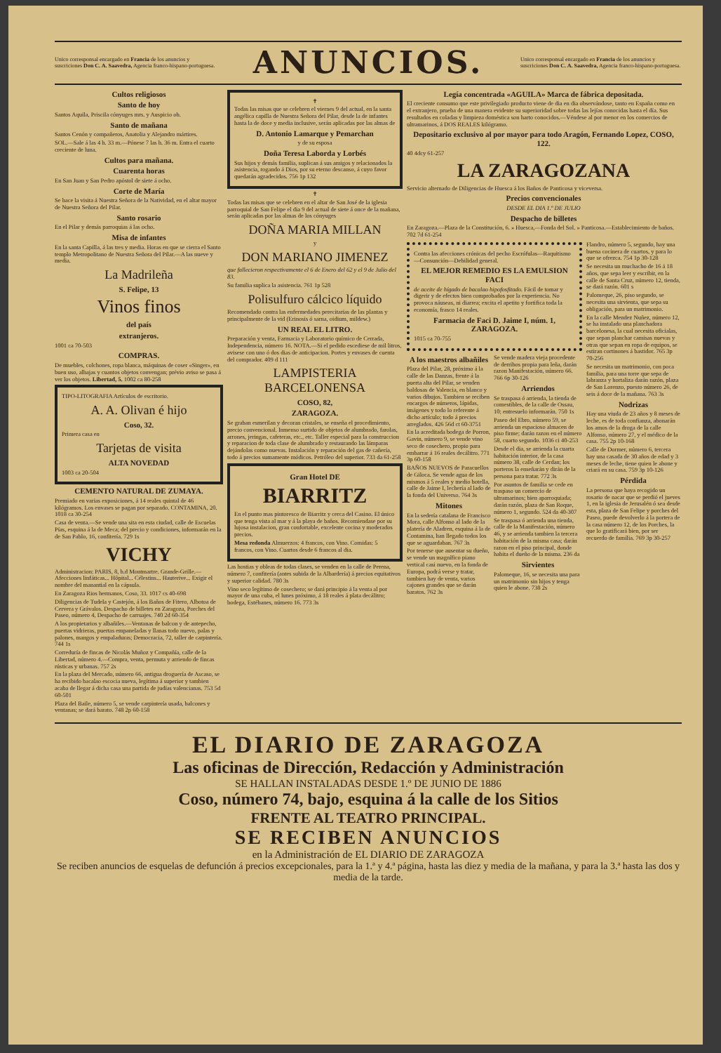Unico corresponsal encargado en Francia de los anuncios y suscriciones Don C. A. Saavedra, Agencia franco-hispano-portuguesa.
ANUNCIOS.
Unico corresponsal encargado en Francia de los anuncios y suscriciones Don C. A. Saavedra, Agencia franco-hispano-portuguesa.
Cultos religiosos
Santo de hoy
Santos Aquila, Priscila cónyuges mrs. y Auspicio ob.
Santo de mañana
Santos Cenón y compañeros, Anatolia y Alejandro mártires.
SOL.—Sale á las 4 h. 33 m.—Pónese 7 las h. 36 m. Entra el cuarto creciente de luna.
Cultos para mañana.
Cuarenta horas
En San Juan y San Pedro apóstol de siete á ocho.
Corte de María
Se hace la visita á Nuestra Señora de la Natividad, en el altar mayor de Nuestra Señora del Pilar.
Santo rosario
En el Pilar y demás parroquias á las ocho.
Misa de infantes
En la santa Capilla, á las tres y media. Horas en que se cierra el Santo templo Metropolitano de Nuestra Señora del Pilar.—A las nueve y media.
La Madrileña
S. Felipe, 13
Vinos finos
del país
extranjeros.
1001 ca 70-503
COMPRAS.
De muebles, colchones, ropa blanca, máquinas de coser «Singer», en buen uso, alhajas y cuantos objetos convengan; prévio aviso se pasa á ver los objetos. Libertad, 5. 1002 ca 80-258
TIPO-LITOGRAFIA Artículos de escritorio.
A. A. Olivan é hijo
Coso, 32.
Primera casa en
Tarjetas de visita
ALTA NOVEDAD
1003 ca 20-504
CEMENTO NATURAL DE ZUMAYA.
Premiado en varias exposiciones, á 14 reales quintal de 46 kilógramos. Los envases se pagan por separado. CONTAMINA, 20. 1018 ca 30-254
Casa de venta.—Se vende una sita en esta ciudad, calle de Escuelas Pías, esquina á la de Meca; del precio y condiciones, informarán en la de San Pablo, 16, confitería. 729 1s
VICHY
Administracion: PARIS, 8, b.d Montmartre. Grande-Grille.—Afecciones linfáticas... Hôpital... Célestins... Hauterive... Exigir el nombre del manantial en la cápsula.
En Zaragoza Rios hermanos, Coso, 33. 1017 cs 40-698
Diligencias de Tudela y Castejón, á los Baños de Fitero, Albotoa de Cervera y Grávalos. Despacho de billetes en Zaragoza, Porches del Paseo, número 4, Despacho de carruajes. 740 2d 60-354
A los propietarios y albañiles.—Ventanas de balcon y de antepecho, puertas vidrieras, puertas empaneladas y llanas todo nuevo, palas y palones, mangos y empaladuras; Democracia, 72, taller de carpintería. 744 1s
Correduría de fincas de Nicolás Muñoz y Compañía, calle de la Libertad, número 4.—Compra, venta, permuta y arriendo de fincas rústicas y urbanas. 757 2s
En la plaza del Mercado, número 66, antigua droguería de Ascaso, se ha recibido bacalao escocia nueva, legítima á superior y tambien acaba de llegar á dicha casa una partida de judías valencianas. 753 5d 60-501
Plaza del Baile, número 5, se vende carpintería usada, balcones y ventanas; se dará barato. 748 2p 60-158
✝
Todas las misas que se celebren el viernes 9 del actual, en la santa angélica capilla de Nuestra Señora del Pilar, desde la de infantes hasta la de doce y media inclusive, serán aplicadas por las almas de
D. Antonio Lamarque y Pemarchan
y de su esposa
Doña Teresa Laborda y Lorbés
Sus hijos y demás familia, suplican á sus amigos y relacionados la asistencia, rogando á Dios, por su eterno descanso, á cuyo favor quedarán agradecidos. 756 1p 132
✝
Todas las misas que se celebren en el altar de San José de la iglesia parroquial de San Felipe el dia 9 del actual de siete á once de la mañana, serán aplicadas por las almas de los cónyuges
DOÑA MARIA MILLAN
y
DON MARIANO JIMENEZ
que fallecieron respectivamente el 6 de Enero del 62 y el 9 de Julio del 83.
Su familia suplica la asistencia. 761 1p 528
Polisulfuro cálcico líquido
Recomendado contra las enfermedades perecitarias de las plantas y principalmente de la vid (Erinosis ó sarna, oidium, mildew.)
UN REAL EL LITRO.
Preparación y venta, Farmacia y Laboratorio químico de Cerrada, Independencia, número 16. NOTA.—Si el pedido escediese de mil litros, avisese con uno ó dos dias de anticipacion. Portes y envases de cuenta del comprador. 409 d 111
LAMPISTERIA BARCELONENSA
COSO, 82,
ZARAGOZA.
Se graban esmerilan y decoran cristales, se enseña el procedimiento, precio convencional. Inmenso surtido de objetos de alumbrado, farolas, arrones, jeringas, cafeteras, etc., etc. Taller especial para la construccion y reparacion de toda clase de alumbrado y restaurando las lámparas dejándolas como nuevas. Instalación y reparación del gas de cañería, todo á precios sumamente módicos. Petróleo del superior. 733 da 61-258
Gran Hotel DE
BIARRITZ
En el punto mas pintoresco de Biarritz y cerca del Casino. El único que tenga vista al mar y á la playa de baños. Recomiendase por su lujosa instalacion, gran confortable, excelente cocina y moderados precios.
Mesa redonda Almuerzos: 4 francos, con Vino. Comidas: 5 francos, con Vino. Cuartos desde 6 francos al dia.
Las hostias y obleas de todas clases, se venden en la calle de Perena, número 7, confitería (antes subida de la Albardería) á precios equitativos y superior calidad. 780 3s
Vino seco legítimo de cosechero; se dará principio á la venta al por mayor de una cuba, el lunes próximo, á 18 reales á plata decálitro; bodega, Estébanes, número 16. 773 3s
Legía concentrada «AGUILA» Marca de fábrica depositada.
El creciente consumo que este privilegiado producto viene de dia en dia observándose, tanto en España como en el extranjero, prueba de una manera evidente su superioridad sobre todas las lejías conocidas hasta el día. Sus resultados en coladas y limpieza doméstica son harto conocidos.—Véndese al por menor en los comercios de ultramarinos, á DOS REALES kilógramo.
Depositario exclusivo al por mayor para todo Aragón, Fernando Lopez, COSO, 122.
40 4dcy 61-257
LA ZARAGOZANA
Servicio alternado de Diligencias de Huesca á los Baños de Panticosa y viceversa.
Precios convencionales
DESDE EL DIA 1.º DE JULIO
Despacho de billetes
En Zaragoza.—Plaza de la Constitución, 6. » Huesca,—Fonda del Sol. » Panticosa.—Establecimiento de baños. 702 7d 61-254
Contra las afecciones crónicas del pecho Escrófulas—Raquitismo—Consunción—Debilidad general.
EL MEJOR REMEDIO ES LA EMULSION FACI
de aceite de hígado de bacalao hipofosfitado. Fácil de tomar y digerir y de efectos bien comprobados por la experiencia. No provoca náuseas, ni diarrea; excita el apetito y fortifica toda la economía, frasco 14 reales.
Farmacia de Faci D. Jaime I, núm. 1, ZARAGOZA.
1015 ca 70-755
A los maestros albañiles
Plaza del Pilar, 28, próximo á la calle de las Danzas, frente á la puerta alta del Pilar, se venden baldosas de Valencia, en blanco y varios dibujos. Tambien se reciben encargos de números, lápidas, imágenes y todo lo referente á dicho artículo; todo á precios arreglados. 426 56d ct 60-3751
En la acreditada bodega de Porron, Gavin, número 9, se vende vino seco de cosechero, propio para embarrar á 16 reales decálitro. 771 3p 60-158
BAÑOS NUEVOS de Paracuellos de Giloca. Se vende agua de los mismos á 5 reales y medio botella, calle de Jaime I, lechería al lado de la fonda del Universo. 764 3s
Mitones
En la sedería catalana de Francisco Mora, calle Alfonso al lado de la platería de Aladren, esquina á la de Contamina, han llegado todos los que se aguardaban. 767 3s
Por tenerse que ausentar su dueño, se vende un magnífico piano vertical casi nuevo, en la fonda de Europa, podrá verse y tratar, tambien hay de venta, varios cajones grandes que se darán baratos. 762 3s
Se vende madera vieja procedente de derribos propia para leña, darán razon Manifestación, número 66. 766 6p 30-126
Arriendos
Se traspasa ó arrienda, la tienda de comestibles, de la calle de Ossau, 10; entresuelo informarán. 750 1s
Paseo del Ebro, número 59, se arrienda un espacioso almacen de piso firme; darán razon en el número 58, cuarto segundo. 1036 ci 40-253
Desde el dia, se arrienda la cuarta habitación interior, de la casa número 38, calle de Cerdan; los porteros la enseñarán y dirán de la persona para tratar. 772 3s
Por asuntos de familia se cede en traspaso un comercio de ultramarinos; bien aparroquiada; darán razón, plaza de San Roque, número 1, segundo. 524 da 40-307
Se traspasa ó arrienda una tienda, calle de la Manifestación, número 46, y se arrienda tambien la tercera habitación de la misma casa; darán razon en el piso principal, donde habita el dueño de la misma. 236 da
Sirvientes
Palomeque, 16, se necesita una para un matrimonio sin hijos y tenga quien le abone. 738 2s
Flandro, número 5, segundo, hay una buena cocinera de cuartos, y para lo que se ofrezca. 754 1p 30-128
Se necesita un muchacho de 16 á 18 años, que sepa leer y escribir, en la calle de Santa Cruz, número 12, tienda, se dará razón. 601 s
Palomeque, 26, piso segundo, se necesita una sirvienta, que sepa su obligación, para un matrimonio.
En la calle Mendez Nuñez, número 12, se ha instalado una planchadora barcelonesa, la cual necesita oficialas, que sepan planchar camisas nuevas y otras que sepan en ropa de equipos, se estiran cortinones á bastidor. 765 3p 70-256
Se necesita un matrimonio, con poca familia, para una torre que sepa de labranza y hortaliza darán razón, plaza de San Lorenzo, puesto número 26, de seis á doce de la mañana. 763 3s
Nodrizas
Hay una viuda de 23 años y 8 meses de leche, es de toda confianza, abonarán los amos de la droga de la calle Alfonso, número 27, y el médico de la casa. 755 2p 10-168
Calle de Dormer, número 6, tercera hay una casada de 30 años de edad y 3 meses de leche, tiene quien le abone y criará en su casa. 759 3p 10-126
Pérdida
La persona que haya recogido un rosario de nacar que se perdió el jueves 1, en la iglesia de Jerusalén ó sea desde esta, plaza de San Felipe y porches del Paseo, puede devolverlo á la portera de la casa número 12, de los Porches, la que lo gratificará bien, por ser recuerdo de familia. 769 3p 30-257
EL DIARIO DE ZARAGOZA
Las oficinas de Dirección, Redacción y Administración
SE HALLAN INSTALADAS DESDE 1.º DE JUNIO DE 1886
Coso, número 74, bajo, esquina á la calle de los Sitios
FRENTE AL TEATRO PRINCIPAL.
SE RECIBEN ANUNCIOS
en la Administración de EL DIARIO DE ZARAGOZA
Se reciben anuncios de esquelas de defunción á precios excepcionales, para la 1.ª y 4.ª página, hasta las diez y media de la mañana, y para la 3.ª hasta las dos y media de la tarde.